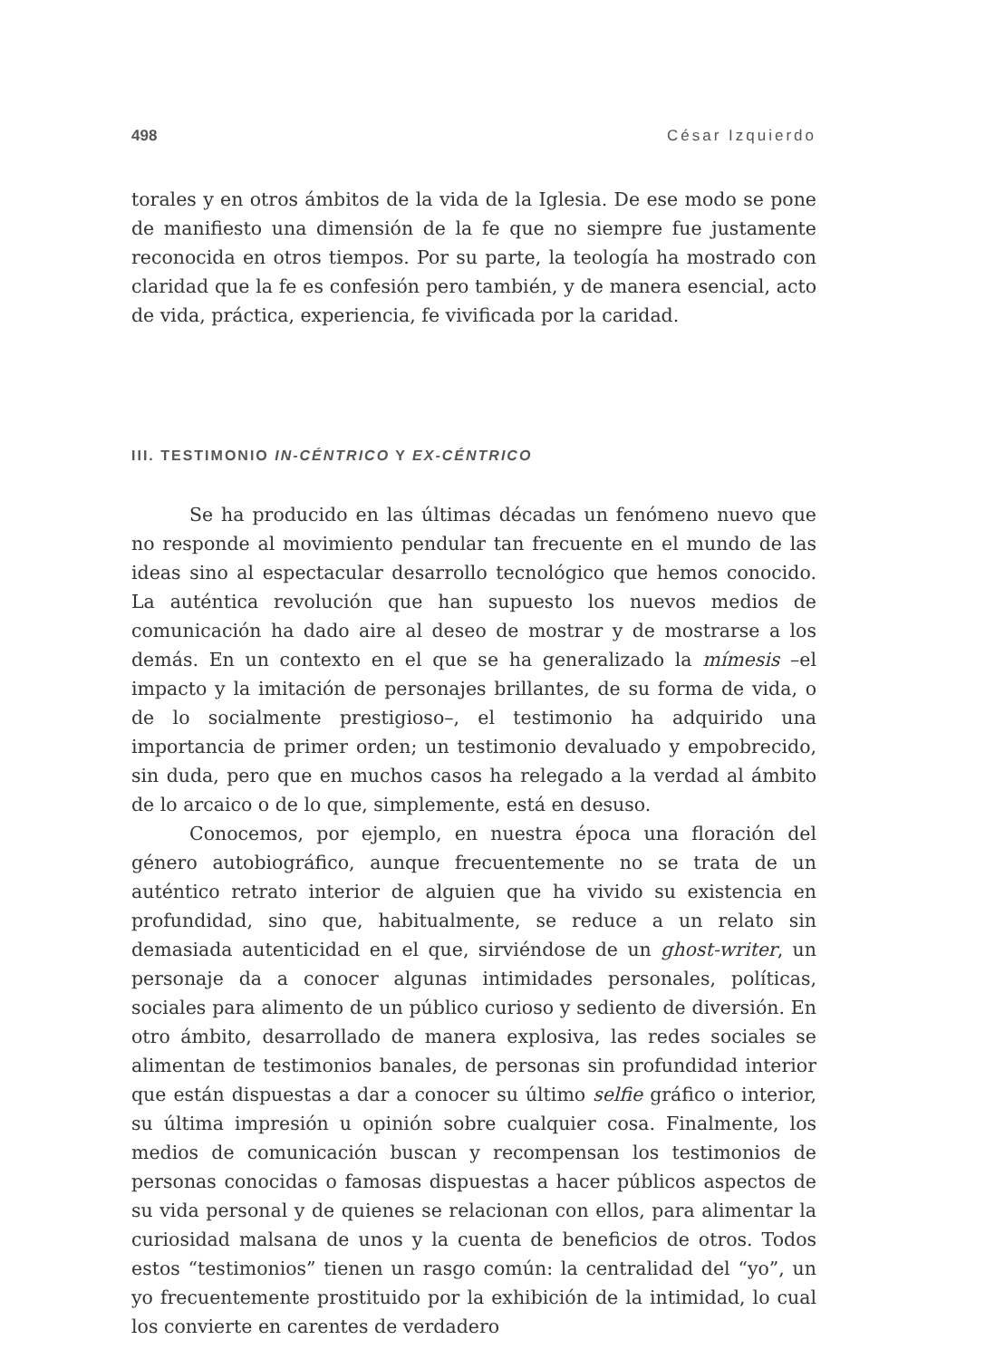498 César Izquierdo
torales y en otros ámbitos de la vida de la Iglesia. De ese modo se pone de manifiesto una dimensión de la fe que no siempre fue justamente reconocida en otros tiempos. Por su parte, la teología ha mostrado con claridad que la fe es confesión pero también, y de manera esencial, acto de vida, práctica, experiencia, fe vivificada por la caridad.
III. TESTIMONIO IN-CÉNTRICO Y EX-CÉNTRICO
Se ha producido en las últimas décadas un fenómeno nuevo que no responde al movimiento pendular tan frecuente en el mundo de las ideas sino al espectacular desarrollo tecnológico que hemos conocido. La auténtica revolución que han supuesto los nuevos medios de comunicación ha dado aire al deseo de mostrar y de mostrarse a los demás. En un contexto en el que se ha generalizado la mímesis –el impacto y la imitación de personajes brillantes, de su forma de vida, o de lo socialmente prestigioso–, el testimonio ha adquirido una importancia de primer orden; un testimonio devaluado y empobrecido, sin duda, pero que en muchos casos ha relegado a la verdad al ámbito de lo arcaico o de lo que, simplemente, está en desuso.
Conocemos, por ejemplo, en nuestra época una floración del género autobiográfico, aunque frecuentemente no se trata de un auténtico retrato interior de alguien que ha vivido su existencia en profundidad, sino que, habitualmente, se reduce a un relato sin demasiada autenticidad en el que, sirviéndose de un ghost-writer, un personaje da a conocer algunas intimidades personales, políticas, sociales para alimento de un público curioso y sediento de diversión. En otro ámbito, desarrollado de manera explosiva, las redes sociales se alimentan de testimonios banales, de personas sin profundidad interior que están dispuestas a dar a conocer su último selfie gráfico o interior, su última impresión u opinión sobre cualquier cosa. Finalmente, los medios de comunicación buscan y recompensan los testimonios de personas conocidas o famosas dispuestas a hacer públicos aspectos de su vida personal y de quienes se relacionan con ellos, para alimentar la curiosidad malsana de unos y la cuenta de beneficios de otros. Todos estos “testimonios” tienen un rasgo común: la centralidad del “yo”, un yo frecuentemente prostituido por la exhibición de la intimidad, lo cual los convierte en carentes de verdadero